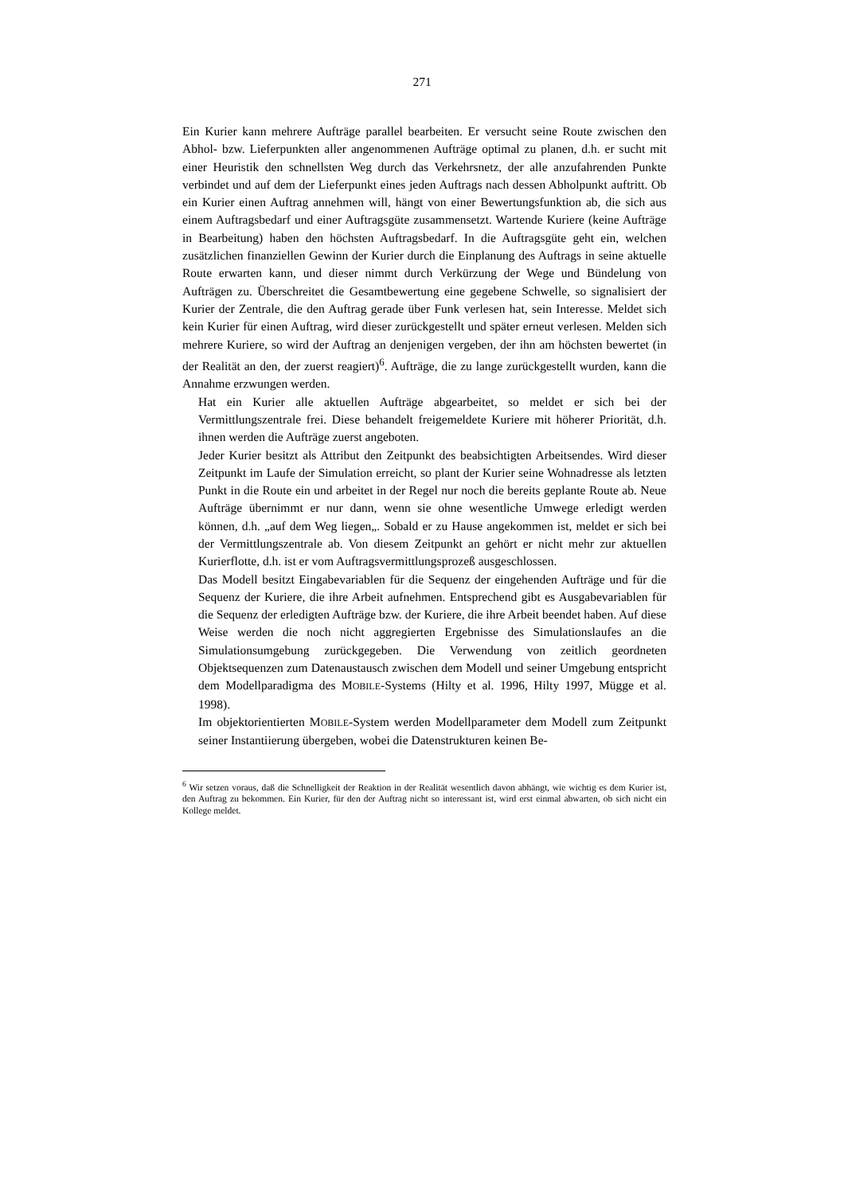271
Ein Kurier kann mehrere Aufträge parallel bearbeiten. Er versucht seine Route zwischen den Abhol- bzw. Lieferpunkten aller angenommenen Aufträge optimal zu planen, d.h. er sucht mit einer Heuristik den schnellsten Weg durch das Verkehrsnetz, der alle anzufahrenden Punkte verbindet und auf dem der Lieferpunkt eines jeden Auftrags nach dessen Abholpunkt auftritt. Ob ein Kurier einen Auftrag annehmen will, hängt von einer Bewertungsfunktion ab, die sich aus einem Auftragsbedarf und einer Auftragsgüte zusammensetzt. Wartende Kuriere (keine Aufträge in Bearbeitung) haben den höchsten Auftragsbedarf. In die Auftragsgüte geht ein, welchen zusätzlichen finanziellen Gewinn der Kurier durch die Einplanung des Auftrags in seine aktuelle Route erwarten kann, und dieser nimmt durch Verkürzung der Wege und Bündelung von Aufträgen zu. Überschreitet die Gesamtbewertung eine gegebene Schwelle, so signalisiert der Kurier der Zentrale, die den Auftrag gerade über Funk verlesen hat, sein Interesse. Meldet sich kein Kurier für einen Auftrag, wird dieser zurückgestellt und später erneut verlesen. Melden sich mehrere Kuriere, so wird der Auftrag an denjenigen vergeben, der ihn am höchsten bewertet (in der Realität an den, der zuerst reagiert)<sup>6</sup>. Aufträge, die zu lange zurückgestellt wurden, kann die Annahme erzwungen werden.
Hat ein Kurier alle aktuellen Aufträge abgearbeitet, so meldet er sich bei der Vermittlungszentrale frei. Diese behandelt freigemeldete Kuriere mit höherer Priorität, d.h. ihnen werden die Aufträge zuerst angeboten.
Jeder Kurier besitzt als Attribut den Zeitpunkt des beabsichtigten Arbeitsendes. Wird dieser Zeitpunkt im Laufe der Simulation erreicht, so plant der Kurier seine Wohnadresse als letzten Punkt in die Route ein und arbeitet in der Regel nur noch die bereits geplante Route ab. Neue Aufträge übernimmt er nur dann, wenn sie ohne wesentliche Umwege erledigt werden können, d.h. „auf dem Weg liegen„. Sobald er zu Hause angekommen ist, meldet er sich bei der Vermittlungszentrale ab. Von diesem Zeitpunkt an gehört er nicht mehr zur aktuellen Kurierflotte, d.h. ist er vom Auftragsvermittlungsprozeß ausgeschlossen.
Das Modell besitzt Eingabevariablen für die Sequenz der eingehenden Aufträge und für die Sequenz der Kuriere, die ihre Arbeit aufnehmen. Entsprechend gibt es Ausgabevariablen für die Sequenz der erledigten Aufträge bzw. der Kuriere, die ihre Arbeit beendet haben. Auf diese Weise werden die noch nicht aggregierten Ergebnisse des Simulationslaufes an die Simulationsumgebung zurückgegeben. Die Verwendung von zeitlich geordneten Objektsequenzen zum Datenaustausch zwischen dem Modell und seiner Umgebung entspricht dem Modellparadigma des MOBILE-Systems (Hilty et al. 1996, Hilty 1997, Mügge et al. 1998).
Im objektorientierten MOBILE-System werden Modellparameter dem Modell zum Zeitpunkt seiner Instantiierung übergeben, wobei die Datenstrukturen keinen Be-
<sup>6</sup> Wir setzen voraus, daß die Schnelligkeit der Reaktion in der Realität wesentlich davon abhängt, wie wichtig es dem Kurier ist, den Auftrag zu bekommen. Ein Kurier, für den der Auftrag nicht so interessant ist, wird erst einmal abwarten, ob sich nicht ein Kollege meldet.